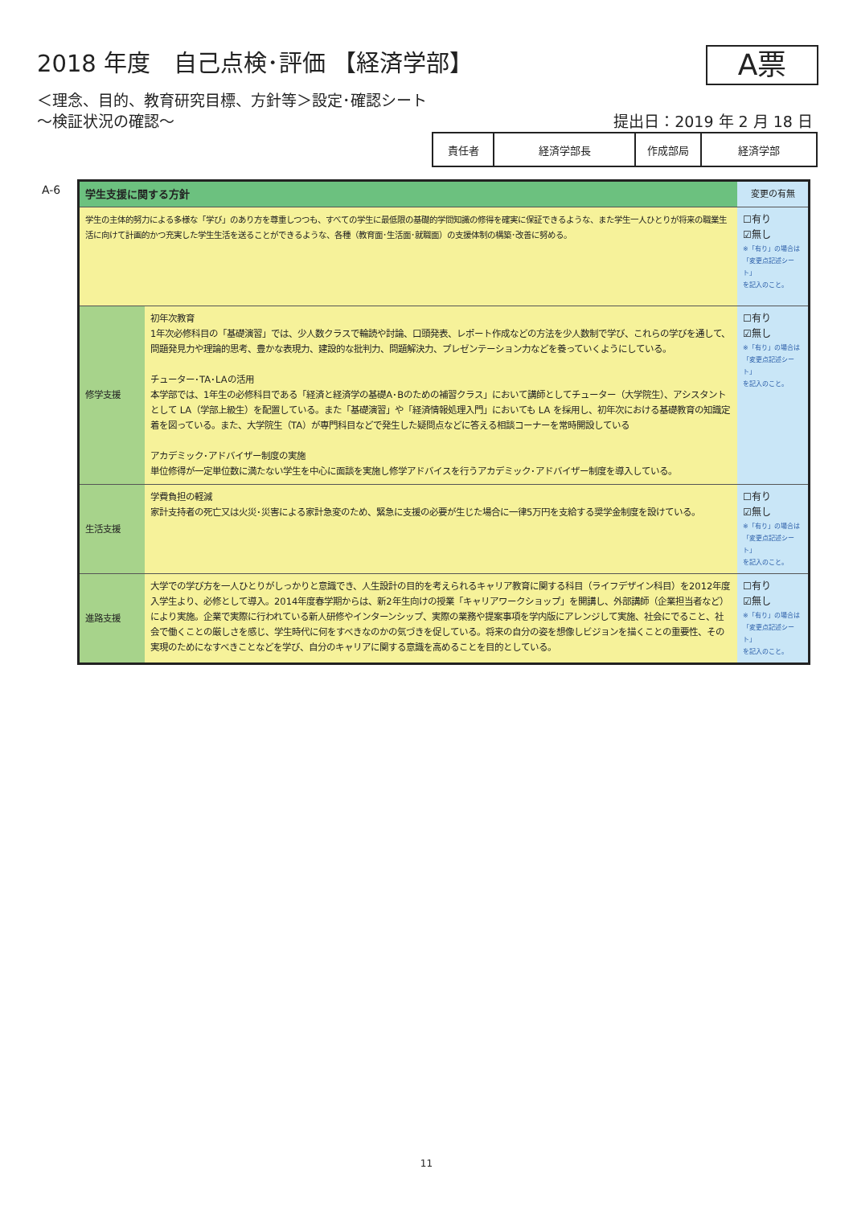2018 年度　自己点検･評価 【経済学部】
A票
＜理念、目的、教育研究目標、方針等＞設定･確認シート
～検証状況の確認～
提出日：2019 年 2 月 18 日
| 責任者 | 経済学部長 | 作成部局 | 経済学部 |
A-6
| 学生支援に関する方針 | | 変更の有無 |
| 学生の主体的努力による多様な「学び」のあり方を尊重しつつも、すべての学生に最低限の基礎的学問知識の修得を確実に保証できるような、また学生一人ひとりが将来の職業生活に向けて計画的かつ充実した学生生活を送ることができるような、各種（教育面･生活面･就職面）の支援体制の構築･改善に努める。 | | ☐有り ☑無し ※「有り」の場合は 「変更点記述シート」 を記入のこと。 |
| 修学支援 | 初年次教育 1年次必修科目の「基礎演習」では、少人数クラスで輪読や討論、口頭発表、レポート作成などの方法を少人数制で学び、これらの学びを通して、問題発見力や理論的思考、豊かな表現力、建設的な批判力、問題解決力、プレゼンテーション力などを養っていくようにしている。 チューター･TA･LAの活用 本学部では、1年生の必修科目である「経済と経済学の基礎A･Bのための補習クラス」において講師としてチューター（大学院生）、アシスタントとして LA（学部上級生）を配置している。また「基礎演習」や「経済情報処理入門」においても LA を採用し、初年次における基礎教育の知識定着を図っている。また、大学院生（TA）が専門科目などで発生した疑問点などに答える相談コーナーを常時開設している アカデミック･アドバイザー制度の実施 単位修得が一定単位数に満たない学生を中心に面談を実施し修学アドバイスを行うアカデミック･アドバイザー制度を導入している。 | ☐有り ☑無し ※「有り」の場合は 「変更点記述シート」 を記入のこと。 |
| 生活支援 | 学費負担の軽減 家計支持者の死亡又は火災･災害による家計急変のため、緊急に支援の必要が生じた場合に一律5万円を支給する奨学金制度を設けている。 | ☐有り ☑無し ※「有り」の場合は 「変更点記述シート」 を記入のこと。 |
| 進路支援 | 大学での学び方を一人ひとりがしっかりと意識でき、人生設計の目的を考えられるキャリア教育に関する科目（ライフデザイン科目）を2012年度入学生より、必修として導入。2014年度春学期からは、新2年生向けの授業「キャリアワークショップ」を開講し、外部講師（企業担当者など）により実施。企業で実際に行われている新人研修やインターンシップ、実際の業務や提案事項を学内版にアレンジして実施、社会にでること、社会で働くことの厳しさを感じ、学生時代に何をすべきなのかの気づきを促している。将来の自分の姿を想像しビジョンを描くことの重要性、その実現のためになすべきことなどを学び、自分のキャリアに関する意識を高めることを目的としている。 | ☐有り ☑無し ※「有り」の場合は 「変更点記述シート」 を記入のこと。 |
11